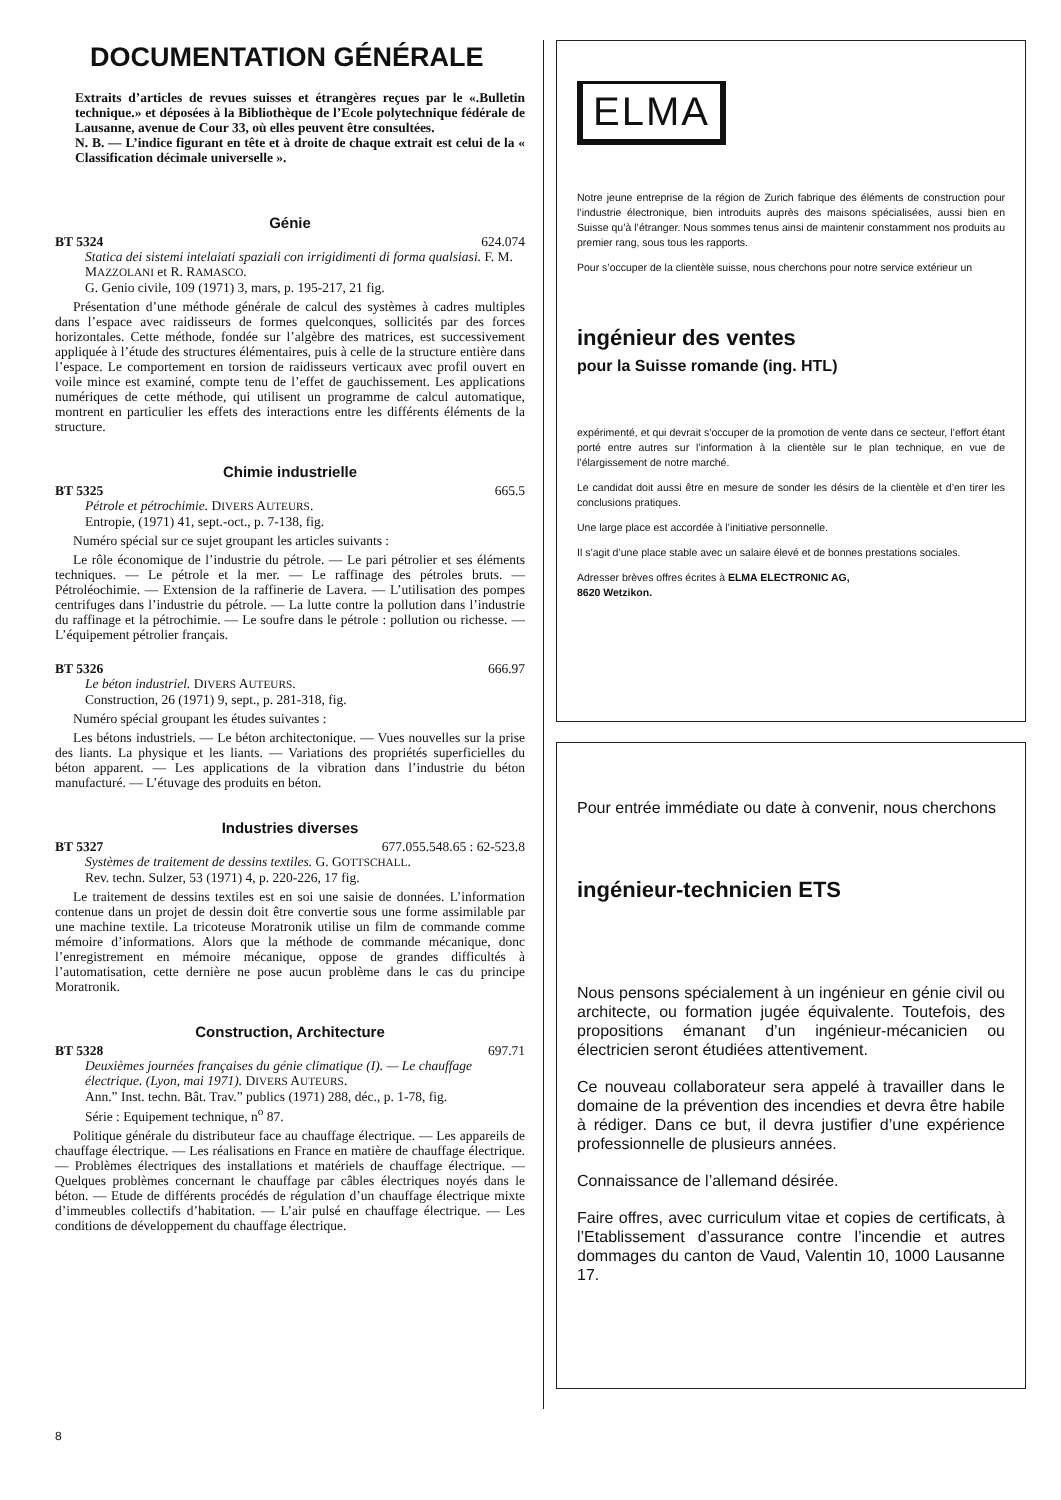DOCUMENTATION GÉNÉRALE
Extraits d’articles de revues suisses et étrangères reçues par le «.Bulletin technique.» et déposées à la Bibliothèque de l’Ecole polytechnique fédérale de Lausanne, avenue de Cour 33, où elles peuvent être consultées.
N. B. — L’indice figurant en tête et à droite de chaque extrait est celui de la « Classification décimale universelle ».
Génie
BT 5324 624.074
Statica dei sistemi intelaiati spaziali con irrigidimenti di forma qualsiasi. F. M. MAZZOLANI et R. RAMASCO.
G. Genio civile, 109 (1971) 3, mars, p. 195-217, 21 fig.
Présentation d’une méthode générale de calcul des systèmes à cadres multiples dans l’espace avec raidisseurs de formes quelconques, sollicités par des forces horizontales. Cette méthode, fondée sur l’algèbre des matrices, est successivement appliquée à l’étude des structures élémentaires, puis à celle de la structure entière dans l’espace. Le comportement en torsion de raidisseurs verticaux avec profil ouvert en voile mince est examiné, compte tenu de l’effet de gauchissement. Les applications numériques de cette méthode, qui utilisent un programme de calcul automatique, montrent en particulier les effets des interactions entre les différents éléments de la structure.
Chimie industrielle
BT 5325 665.5
Pétrole et pétrochimie. DIVERS AUTEURS.
Entropie, (1971) 41, sept.-oct., p. 7-138, fig.
Numéro spécial sur ce sujet groupant les articles suivants :
Le rôle économique de l’industrie du pétrole. — Le pari pétrolier et ses éléments techniques. — Le pétrole et la mer. — Le raffinage des pétroles bruts. — Pétroléochimie. — Extension de la raffinerie de Lavera. — L’utilisation des pompes centrifuges dans l’industrie du pétrole. — La lutte contre la pollution dans l’industrie du raffinage et la pétrochimie. — Le soufre dans le pétrole : pollution ou richesse. — L’équipement pétrolier français.
BT 5326 666.97
Le béton industriel. DIVERS AUTEURS.
Construction, 26 (1971) 9, sept., p. 281-318, fig.
Numéro spécial groupant les études suivantes :
Les bétons industriels. — Le béton architectonique. — Vues nouvelles sur la prise des liants. La physique et les liants. — Variations des propriétés superficielles du béton apparent. — Les applications de la vibration dans l’industrie du béton manufacturé. — L’étuvage des produits en béton.
Industries diverses
BT 5327 677.055.548.65 : 62-523.8
Systèmes de traitement de dessins textiles. G. GOTTSCHALL.
Rev. techn. Sulzer, 53 (1971) 4, p. 220-226, 17 fig.
Le traitement de dessins textiles est en soi une saisie de données. L’information contenue dans un projet de dessin doit être convertie sous une forme assimilable par une machine textile. La tricoteuse Moratronik utilise un film de commande comme mémoire d’informations. Alors que la méthode de commande mécanique, donc l’enregistrement en mémoire mécanique, oppose de grandes difficultés à l’automatisation, cette dernière ne pose aucun problème dans le cas du principe Moratronik.
Construction, Architecture
BT 5328 697.71
Deuxièmes journées françaises du génie climatique (I). — Le chauffage électrique. (Lyon, mai 1971). DIVERS AUTEURS.
Ann.” Inst. techn. Bât. Trav.” publics (1971) 288, déc., p. 1-78, fig.
Série : Equipement technique, n<sup>o</sup> 87.
Politique générale du distributeur face au chauffage électrique. — Les appareils de chauffage électrique. — Les réalisations en France en matière de chauffage électrique. — Problèmes électriques des installations et matériels de chauffage électrique. — Quelques problèmes concernant le chauffage par câbles électriques noyés dans le béton. — Etude de différents procédés de régulation d’un chauffage électrique mixte d’immeubles collectifs d’habitation. — L’air pulsé en chauffage électrique. — Les conditions de développement du chauffage électrique.
ELMA
Notre jeune entreprise de la région de Zurich fabrique des éléments de construction pour l’industrie électronique, bien introduits auprès des maisons spécialisées, aussi bien en Suisse qu’à l’étranger. Nous sommes tenus ainsi de maintenir constamment nos produits au premier rang, sous tous les rapports.
Pour s’occuper de la clientèle suisse, nous cherchons pour notre service extérieur un
ingénieur des ventes
pour la Suisse romande (ing. HTL)
expérimenté, et qui devrait s’occuper de la promotion de vente dans ce secteur, l’effort étant porté entre autres sur l’information à la clientèle sur le plan technique, en vue de l’élargissement de notre marché.
Le candidat doit aussi être en mesure de sonder les désirs de la clientèle et d’en tirer les conclusions pratiques.
Une large place est accordée à l’initiative personnelle.
Il s’agit d’une place stable avec un salaire élevé et de bonnes prestations sociales.
Adresser brèves offres écrites à ELMA ELECTRONIC AG,
8620 Wetzikon.
Pour entrée immédiate ou date à convenir, nous cherchons
ingénieur-technicien ETS
Nous pensons spécialement à un ingénieur en génie civil ou architecte, ou formation jugée équivalente. Toutefois, des propositions émanant d’un ingénieur-mécanicien ou électricien seront étudiées attentivement.
Ce nouveau collaborateur sera appelé à travailler dans le domaine de la prévention des incendies et devra être habile à rédiger. Dans ce but, il devra justifier d’une expérience professionnelle de plusieurs années.
Connaissance de l’allemand désirée.
Faire offres, avec curriculum vitae et copies de certificats, à l’Etablissement d’assurance contre l’incendie et autres dommages du canton de Vaud, Valentin 10, 1000 Lausanne 17.
8